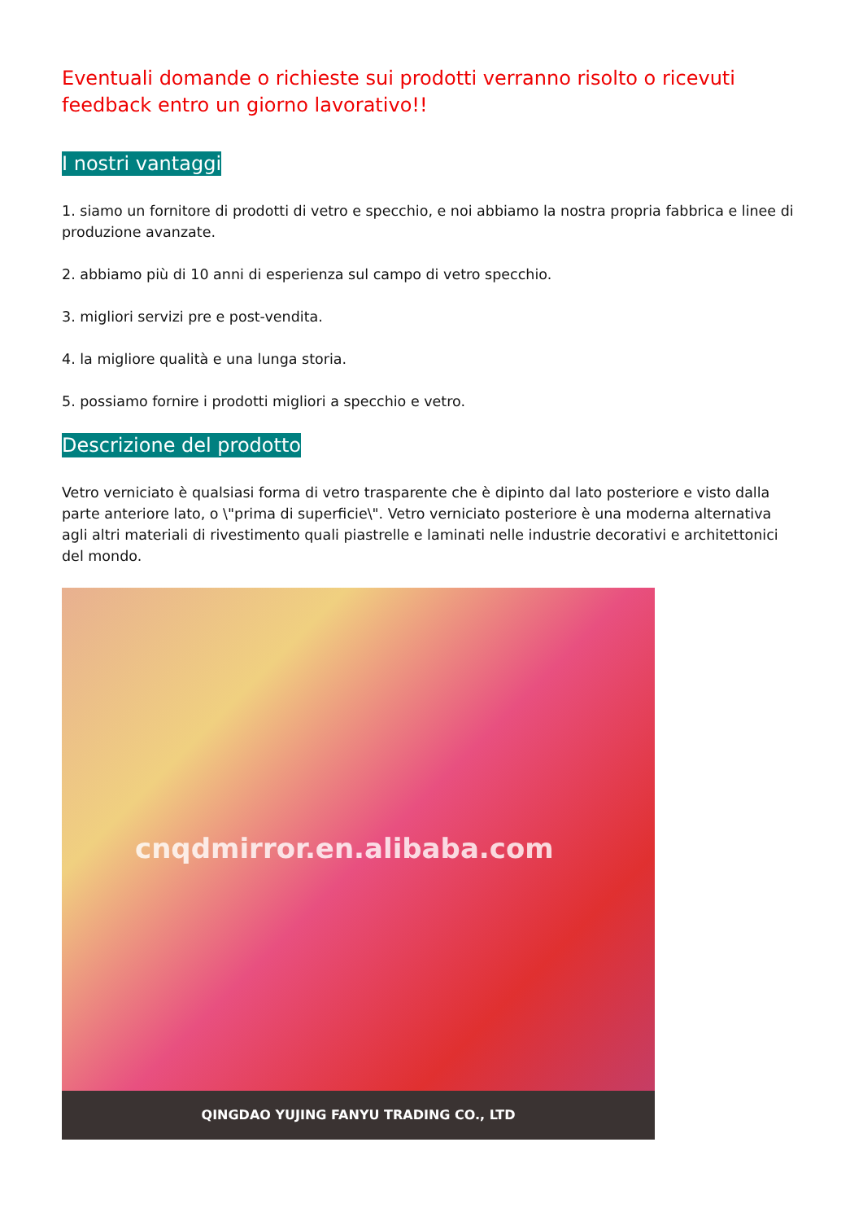Eventuali domande o richieste sui prodotti verranno risolto o ricevuti feedback entro un giorno lavorativo!!
I nostri vantaggi
1. siamo un fornitore di prodotti di vetro e specchio, e noi abbiamo la nostra propria fabbrica e linee di produzione avanzate.
2. abbiamo più di 10 anni di esperienza sul campo di vetro specchio.
3. migliori servizi pre e post-vendita.
4. la migliore qualità e una lunga storia.
5. possiamo fornire i prodotti migliori a specchio e vetro.
Descrizione del prodotto
Vetro verniciato è qualsiasi forma di vetro trasparente che è dipinto dal lato posteriore e visto dalla parte anteriore lato, o \"prima di superficie\". Vetro verniciato posteriore è una moderna alternativa agli altri materiali di rivestimento quali piastrelle e laminati nelle industrie decorativi e architettonici del mondo.
cnqdmirror.en.alibaba.com
QINGDAO YUJING FANYU TRADING CO., LTD